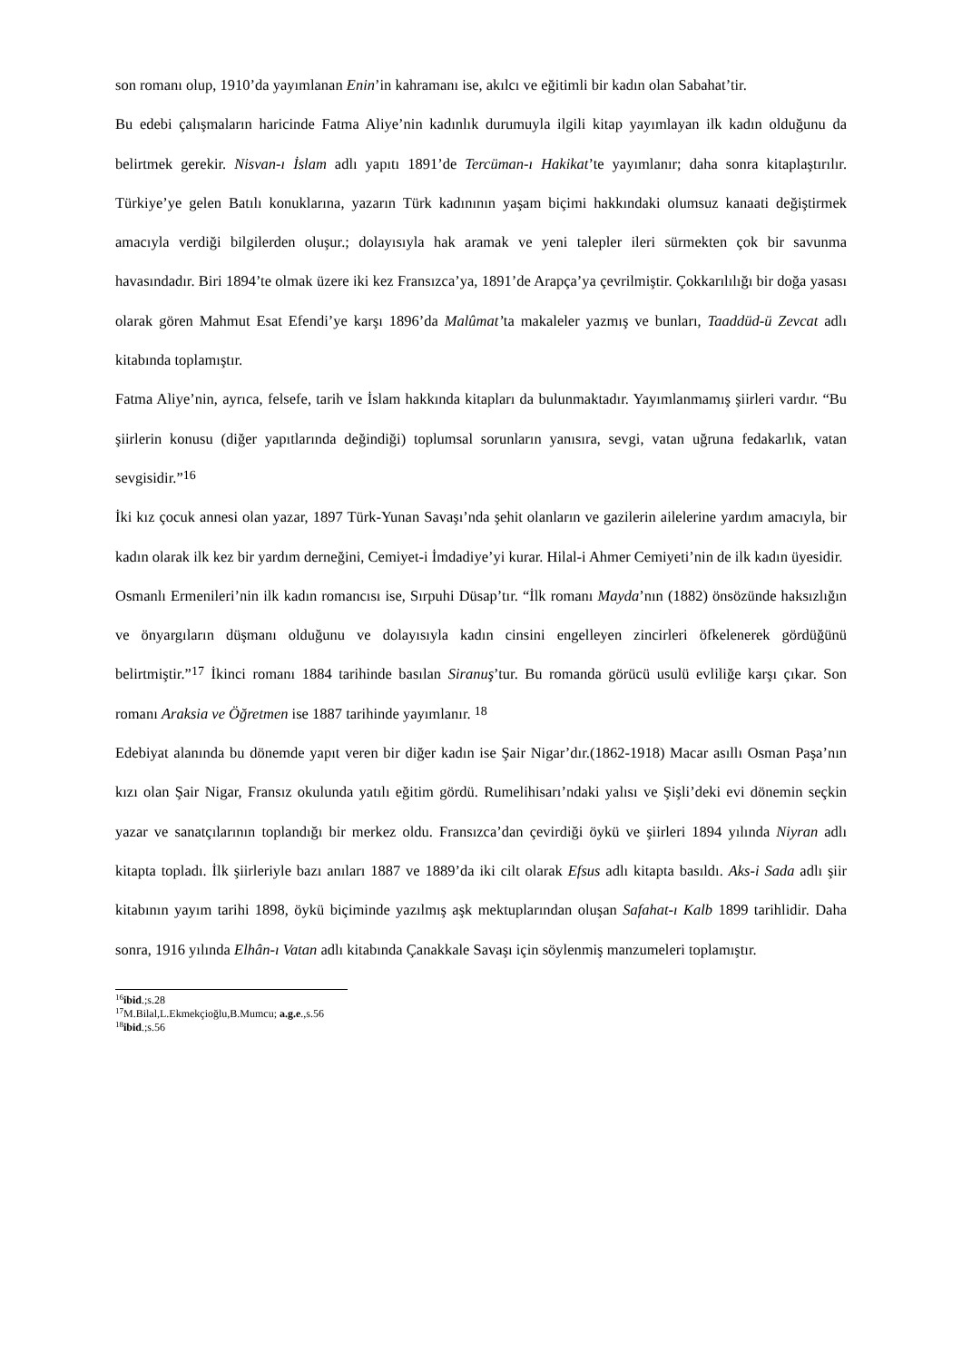son romanı olup, 1910’da yayımlanan Enin’in kahramanı ise, akılcı ve eğitimli bir kadın olan Sabahat’tir.
Bu edebi çalışmaların haricinde Fatma Aliye’nin kadınlık durumuyla ilgili kitap yayımlayan ilk kadın olduğunu da belirtmek gerekir. Nisvan-ı İslam adlı yapıtı 1891’de Tercüman-ı Hakikat’te yayımlanır; daha sonra kitaplaştırılır. Türkiye’ye gelen Batılı konuklarına, yazarın Türk kadınının yaşam biçimi hakkındaki olumsuz kanaati değiştirmek amacıyla verdiği bilgilerden oluşur.; dolayısıyla hak aramak ve yeni talepler ileri sürmekten çok bir savunma havasındadır. Biri 1894’te olmak üzere iki kez Fransızca’ya, 1891’de Arapça’ya çevrilmiştir. Çokkarılılığı bir doğa yasası olarak gören Mahmut Esat Efendi’ye karşı 1896’da Malûmat’ta makaleler yazmış ve bunları, Taaddüd-ü Zevcat adlı kitabında toplamıştır.
Fatma Aliye’nin, ayrıca, felsefe, tarih ve İslam hakkında kitapları da bulunmaktadır. Yayımlanmamış şiirleri vardır. “Bu şiirlerin konusu (diğer yapıtlarında değindiği) toplumsal sorunların yanısıra, sevgi, vatan uğruna fedakarlık, vatan sevgisidir.”<sup>16</sup>
İki kız çocuk annesi olan yazar, 1897 Türk-Yunan Savaşı’nda şehit olanların ve gazilerin ailelerine yardım amacıyla, bir kadın olarak ilk kez bir yardım derneğini, Cemiyet-i İmdadiye’yi kurar. Hilal-i Ahmer Cemiyeti’nin de ilk kadın üyesidir.
Osmanlı Ermenileri’nin ilk kadın romancısı ise, Sırpuhi Düsap’tır. “İlk romanı Mayda’nın (1882) önsözünde haksızlığın ve önyargıların düşmanı olduğunu ve dolayısıyla kadın cinsini engelleyen zincirleri öfkelenerek gördüğünü belirtmiştir.”<sup>17</sup> İkinci romanı 1884 tarihinde basılan Siranuş’tur. Bu romanda görücü usulü evliliğe karşı çıkar. Son romanı Araksia ve Öğretmen ise 1887 tarihinde yayımlanır. <sup>18</sup>
Edebiyat alanında bu dönemde yapıt veren bir diğer kadın ise Şair Nigar’dır.(1862-1918) Macar asıllı Osman Paşa’nın kızı olan Şair Nigar, Fransız okulunda yatılı eğitim gördü. Rumelihisarı’ndaki yalısı ve Şişli’deki evi dönemin seçkin yazar ve sanatçılarının toplandığı bir merkez oldu. Fransızca’dan çevirdiği öykü ve şiirleri 1894 yılında Niyran adlı kitapta topladı. İlk şiirleriyle bazı anıları 1887 ve 1889’da iki cilt olarak Efsus adlı kitapta basıldı. Aks-i Sada adlı şiir kitabının yayım tarihi 1898, öykü biçiminde yazılmış aşk mektuplarından oluşan Safahat-ı Kalb 1899 tarihlidir. Daha sonra, 1916 yılında Elhân-ı Vatan adlı kitabında Çanakkale Savaşı için söylenmiş manzumeleri toplamıştır.
<sup>16</sup> ibid.;s.28
<sup>17</sup> M.Bilal,L.Ekmekçioğlu,B.Mumcu; a.g.e.,s.56
<sup>18</sup> ibid.;s.56